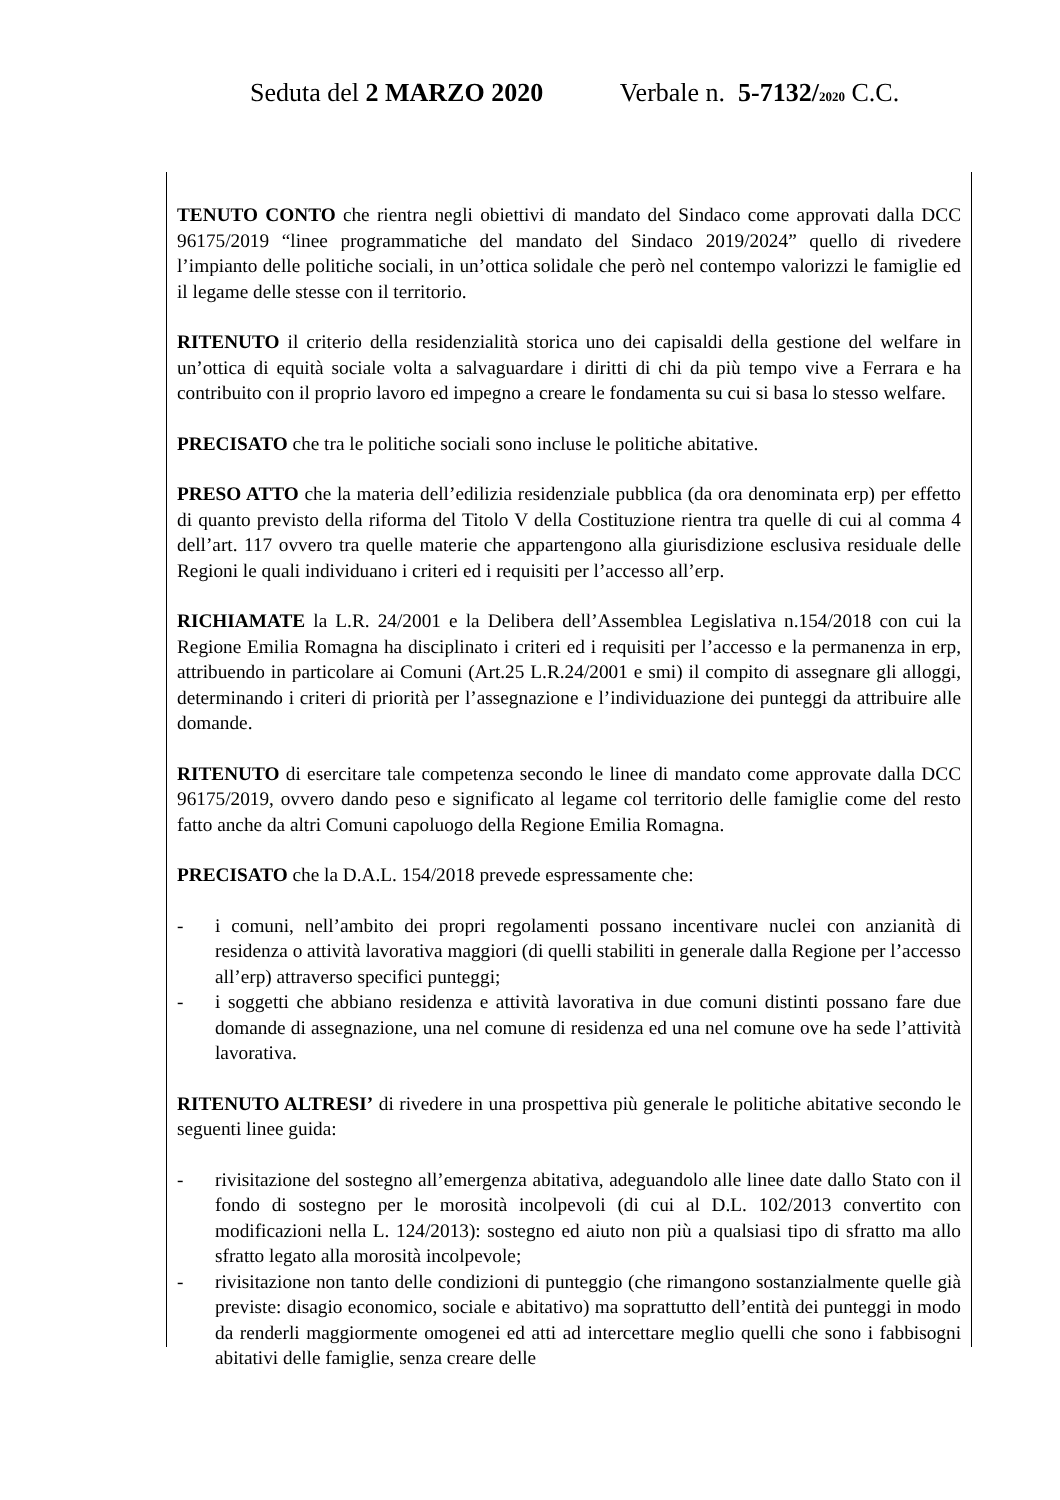Seduta del 2 MARZO 2020 Verbale n. 5-7132/2020 C.C.
TENUTO CONTO che rientra negli obiettivi di mandato del Sindaco come approvati dalla DCC 96175/2019 “linee programmatiche del mandato del Sindaco 2019/2024” quello di rivedere l’impianto delle politiche sociali, in un’ottica solidale che però nel contempo valorizzi le famiglie ed il legame delle stesse con il territorio.
RITENUTO il criterio della residenzialità storica uno dei capisaldi della gestione del welfare in un’ottica di equità sociale volta a salvaguardare i diritti di chi da più tempo vive a Ferrara e ha contribuito con il proprio lavoro ed impegno a creare le fondamenta su cui si basa lo stesso welfare.
PRECISATO che tra le politiche sociali sono incluse le politiche abitative.
PRESO ATTO che la materia dell’edilizia residenziale pubblica (da ora denominata erp) per effetto di quanto previsto della riforma del Titolo V della Costituzione rientra tra quelle di cui al comma 4 dell’art. 117 ovvero tra quelle materie che appartengono alla giurisdizione esclusiva residuale delle Regioni le quali individuano i criteri ed i requisiti per l’accesso all’erp.
RICHIAMATE la L.R. 24/2001 e la Delibera dell’Assemblea Legislativa n.154/2018 con cui la Regione Emilia Romagna ha disciplinato i criteri ed i requisiti per l’accesso e la permanenza in erp, attribuendo in particolare ai Comuni (Art.25 L.R.24/2001 e smi) il compito di assegnare gli alloggi, determinando i criteri di priorità per l’assegnazione e l’individuazione dei punteggi da attribuire alle domande.
RITENUTO di esercitare tale competenza secondo le linee di mandato come approvate dalla DCC 96175/2019, ovvero dando peso e significato al legame col territorio delle famiglie come del resto fatto anche da altri Comuni capoluogo della Regione Emilia Romagna.
PRECISATO che la D.A.L. 154/2018 prevede espressamente che:
- i comuni, nell’ambito dei propri regolamenti possano incentivare nuclei con anzianità di residenza o attività lavorativa maggiori (di quelli stabiliti in generale dalla Regione per l’accesso all’erp) attraverso specifici punteggi;
- i soggetti che abbiano residenza e attività lavorativa in due comuni distinti possano fare due domande di assegnazione, una nel comune di residenza ed una nel comune ove ha sede l’attività lavorativa.
RITENUTO ALTRESI’ di rivedere in una prospettiva più generale le politiche abitative secondo le seguenti linee guida:
- rivisitazione del sostegno all’emergenza abitativa, adeguandolo alle linee date dallo Stato con il fondo di sostegno per le morosità incolpevoli (di cui al D.L. 102/2013 convertito con modificazioni nella L. 124/2013): sostegno ed aiuto non più a qualsiasi tipo di sfratto ma allo sfratto legato alla morosità incolpevole;
- rivisitazione non tanto delle condizioni di punteggio (che rimangono sostanzialmente quelle già previste: disagio economico, sociale e abitativo) ma soprattutto dell’entità dei punteggi in modo da renderli maggiormente omogenei ed atti ad intercettare meglio quelli che sono i fabbisogni abitativi delle famiglie, senza creare delle